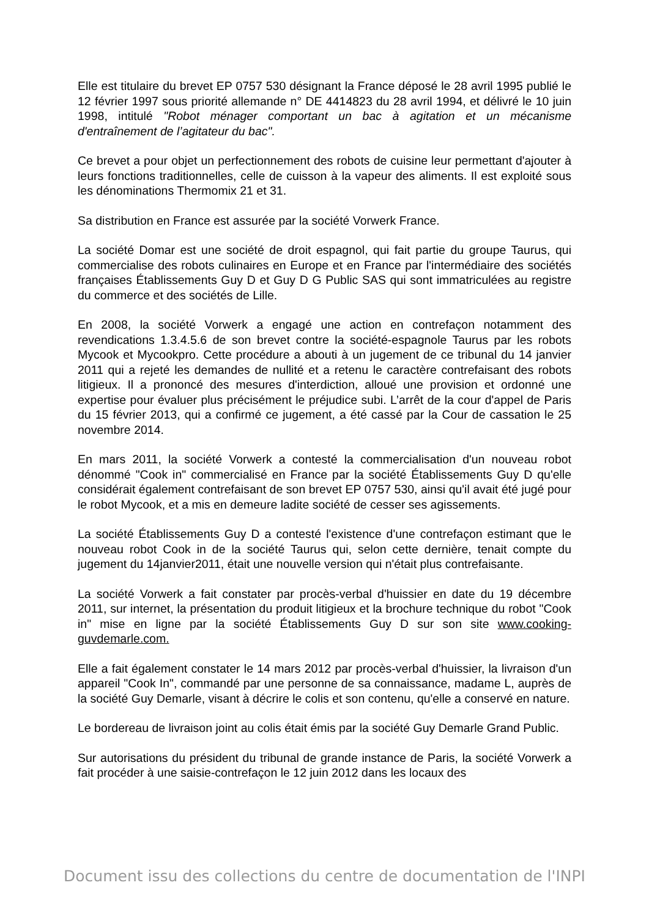Elle est titulaire du brevet EP 0757 530 désignant la France déposé le 28 avril 1995 publié le 12 février 1997 sous priorité allemande n° DE 4414823 du 28 avril 1994, et délivré le 10 juin 1998, intitulé "Robot ménager comportant un bac à agitation et un mécanisme d'entraînement de l’agitateur du bac".
Ce brevet a pour objet un perfectionnement des robots de cuisine leur permettant d'ajouter à leurs fonctions traditionnelles, celle de cuisson à la vapeur des aliments. Il est exploité sous les dénominations Thermomix 21 et 31.
Sa distribution en France est assurée par la société Vorwerk France.
La société Domar est une société de droit espagnol, qui fait partie du groupe Taurus, qui commercialise des robots culinaires en Europe et en France par l'intermédiaire des sociétés françaises Établissements Guy D et Guy D G Public SAS qui sont immatriculées au registre du commerce et des sociétés de Lille.
En 2008, la société Vorwerk a engagé une action en contrefaçon notamment des revendications 1.3.4.5.6 de son brevet contre la société-espagnole Taurus par les robots Mycook et Mycookpro. Cette procédure a abouti à un jugement de ce tribunal du 14 janvier 2011 qui a rejeté les demandes de nullité et a retenu le caractère contrefaisant des robots litigieux. Il a prononcé des mesures d'interdiction, alloué une provision et ordonné une expertise pour évaluer plus précisément le préjudice subi. L’arrêt de la cour d'appel de Paris du 15 février 2013, qui a confirmé ce jugement, a été cassé par la Cour de cassation le 25 novembre 2014.
En mars 2011, la société Vorwerk a contesté la commercialisation d'un nouveau robot dénommé "Cook in" commercialisé en France par la société Établissements Guy D qu'elle considérait également contrefaisant de son brevet EP 0757 530, ainsi qu'il avait été jugé pour le robot Mycook, et a mis en demeure ladite société de cesser ses agissements.
La société Établissements Guy D a contesté l'existence d'une contrefaçon estimant que le nouveau robot Cook in de la société Taurus qui, selon cette dernière, tenait compte du jugement du 14janvier2011, était une nouvelle version qui n'était plus contrefaisante.
La société Vorwerk a fait constater par procès-verbal d'huissier en date du 19 décembre 2011, sur internet, la présentation du produit litigieux et la brochure technique du robot "Cook in" mise en ligne par la société Établissements Guy D sur son site www.cooking-guvdemarle.com.
Elle a fait également constater le 14 mars 2012 par procès-verbal d'huissier, la livraison d'un appareil "Cook In", commandé par une personne de sa connaissance, madame L, auprès de la société Guy Demarle, visant à décrire le colis et son contenu, qu'elle a conservé en nature.
Le bordereau de livraison joint au colis était émis par la société Guy Demarle Grand Public.
Sur autorisations du président du tribunal de grande instance de Paris, la société Vorwerk a fait procéder à une saisie-contrefaçon le 12 juin 2012 dans les locaux des
Document issu des collections du centre de documentation de l'INPI